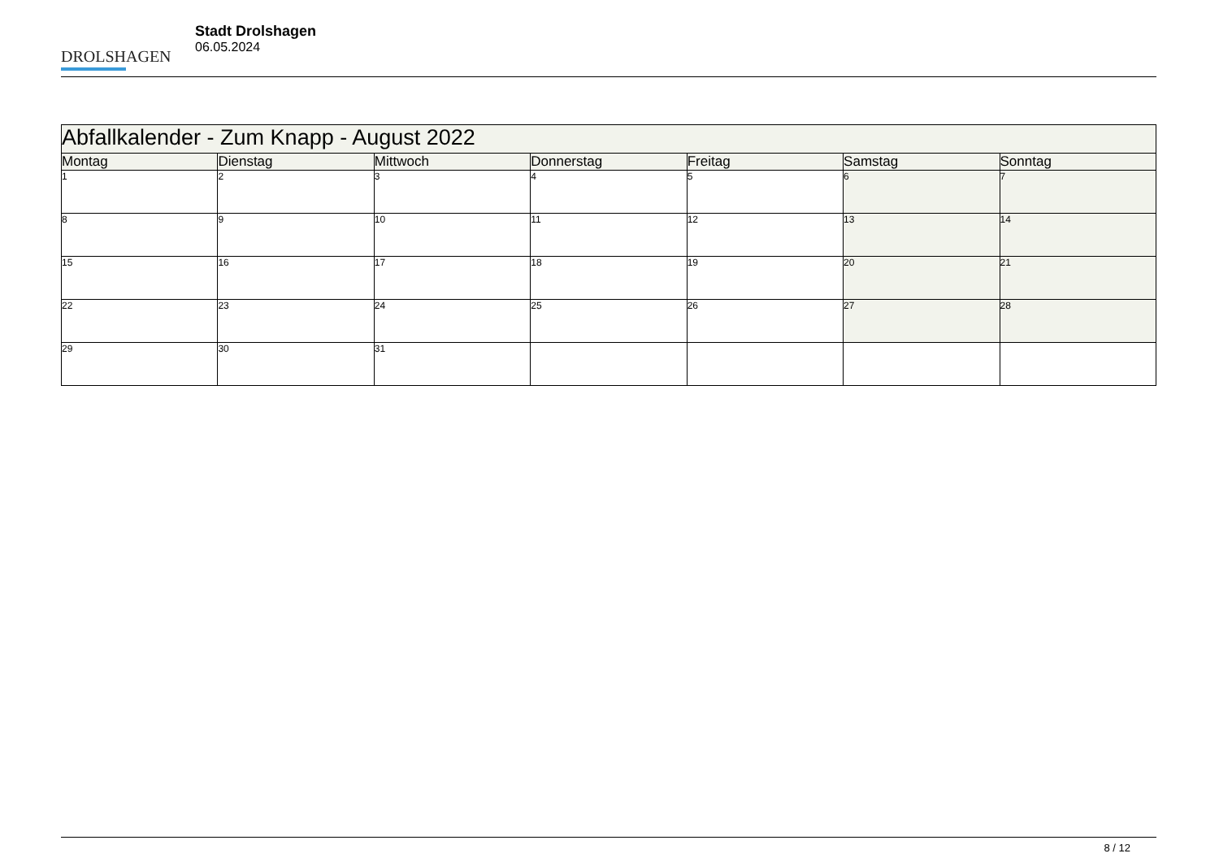DROLSHAGEN
Stadt Drolshagen
06.05.2024
| Abfallkalender - Zum Knapp - August 2022 | | | | | | |
| --- | --- | --- | --- | --- | --- | --- |
| Montag | Dienstag | Mittwoch | Donnerstag | Freitag | Samstag | Sonntag |
| 1 | 2 | 3 | 4 | 5 | 6 | 7 |
| 8 | 9 | 10 | 11 | 12 | 13 | 14 |
| 15 | 16 | 17 | 18 | 19 | 20 | 21 |
| 22 | 23 | 24 | 25 | 26 | 27 | 28 |
| 29 | 30 | 31 | | | | |
8 / 12